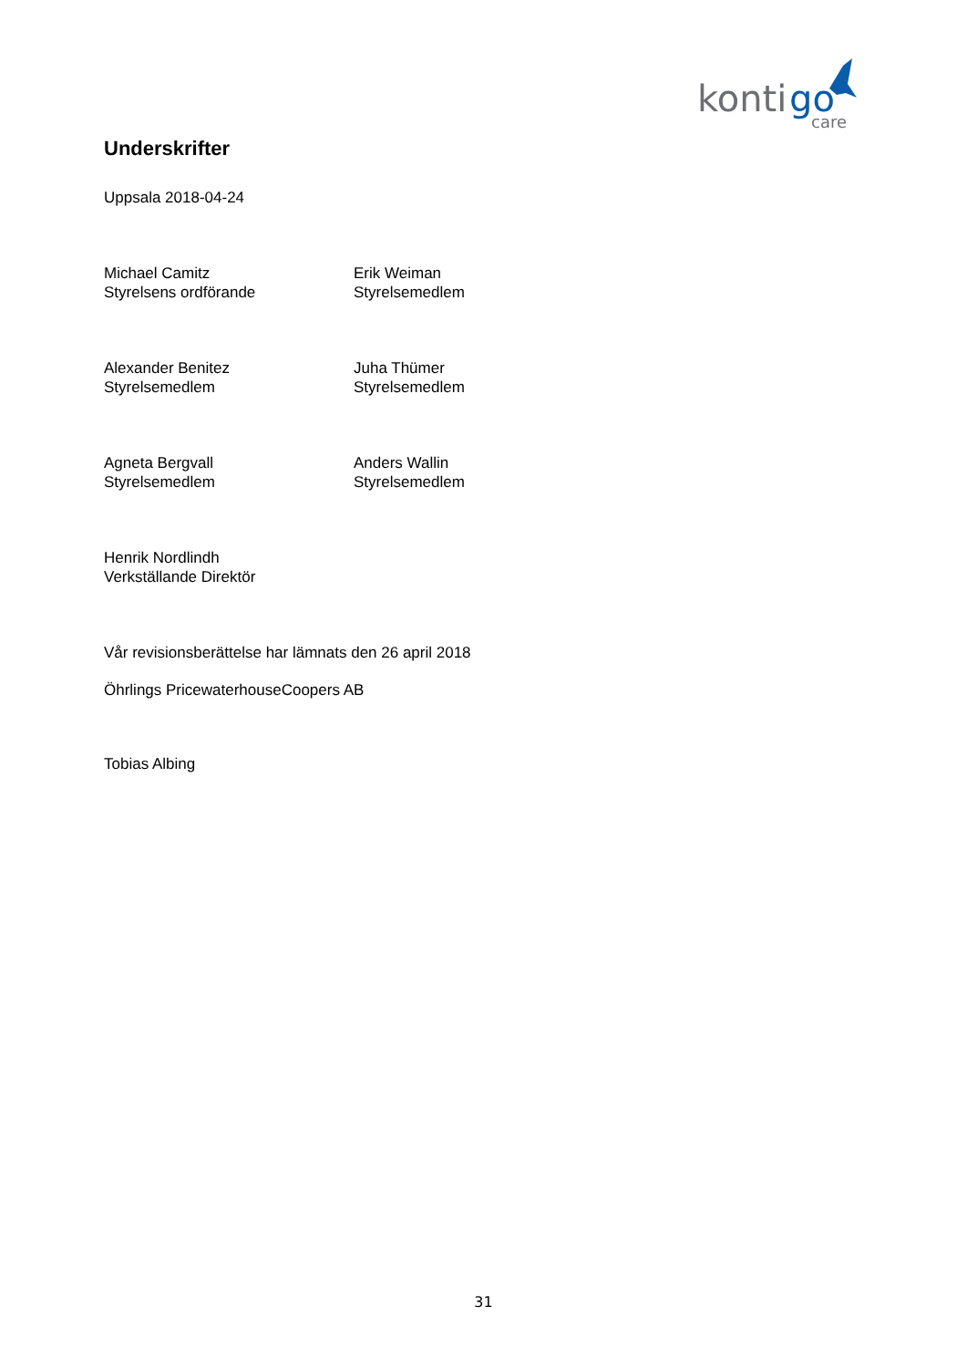konti
go
care
Underskrifter
Uppsala 2018-04-24
Michael Camitz
Styrelsens ordförande
Erik Weiman
Styrelsemedlem
Alexander Benitez
Styrelsemedlem
Juha Thümer
Styrelsemedlem
Agneta Bergvall
Styrelsemedlem
Anders Wallin
Styrelsemedlem
Henrik Nordlindh
Verkställande Direktör
Vår revisionsberättelse har lämnats den 26 april 2018
Öhrlings PricewaterhouseCoopers AB
Tobias Albing
31